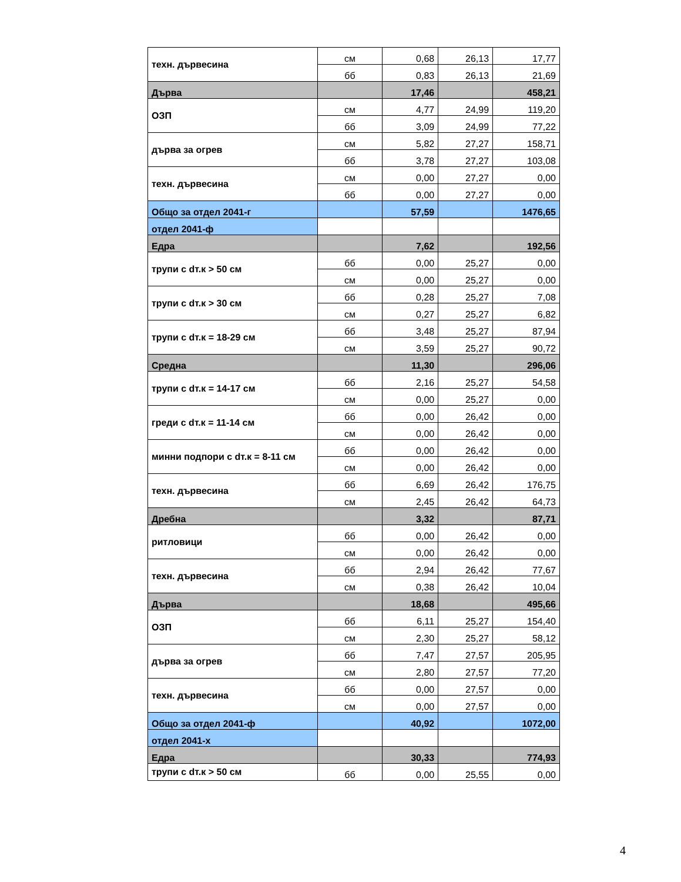| техн. дървесина | см | 0,68 | 26,13 | 17,77 |
| | бб | 0,83 | 26,13 | 21,69 |
| Дърва | | 17,46 | | 458,21 |
| ОЗП | см | 4,77 | 24,99 | 119,20 |
| | бб | 3,09 | 24,99 | 77,22 |
| дърва за огрев | см | 5,82 | 27,27 | 158,71 |
| | бб | 3,78 | 27,27 | 103,08 |
| техн. дървесина | см | 0,00 | 27,27 | 0,00 |
| | бб | 0,00 | 27,27 | 0,00 |
| Общо за отдел 2041-г | | 57,59 | | 1476,65 |
| отдел 2041-ф | | | | |
| Едра | | 7,62 | | 192,56 |
| трупи с dт.к > 50 см | бб | 0,00 | 25,27 | 0,00 |
| | см | 0,00 | 25,27 | 0,00 |
| трупи с dт.к > 30 см | бб | 0,28 | 25,27 | 7,08 |
| | см | 0,27 | 25,27 | 6,82 |
| трупи с dт.к = 18-29 см | бб | 3,48 | 25,27 | 87,94 |
| | см | 3,59 | 25,27 | 90,72 |
| Средна | | 11,30 | | 296,06 |
| трупи с dт.к = 14-17 см | бб | 2,16 | 25,27 | 54,58 |
| | см | 0,00 | 25,27 | 0,00 |
| греди с dт.к = 11-14 см | бб | 0,00 | 26,42 | 0,00 |
| | см | 0,00 | 26,42 | 0,00 |
| минни подпори с dт.к = 8-11 см | бб | 0,00 | 26,42 | 0,00 |
| | см | 0,00 | 26,42 | 0,00 |
| техн. дървесина | бб | 6,69 | 26,42 | 176,75 |
| | см | 2,45 | 26,42 | 64,73 |
| Дребна | | 3,32 | | 87,71 |
| ритловици | бб | 0,00 | 26,42 | 0,00 |
| | см | 0,00 | 26,42 | 0,00 |
| техн. дървесина | бб | 2,94 | 26,42 | 77,67 |
| | см | 0,38 | 26,42 | 10,04 |
| Дърва | | 18,68 | | 495,66 |
| ОЗП | бб | 6,11 | 25,27 | 154,40 |
| | см | 2,30 | 25,27 | 58,12 |
| дърва за огрев | бб | 7,47 | 27,57 | 205,95 |
| | см | 2,80 | 27,57 | 77,20 |
| техн. дървесина | бб | 0,00 | 27,57 | 0,00 |
| | см | 0,00 | 27,57 | 0,00 |
| Общо за отдел 2041-ф | | 40,92 | | 1072,00 |
| отдел 2041-х | | | | |
| Едра | | 30,33 | | 774,93 |
| трупи с dт.к > 50 см | бб | 0,00 | 25,55 | 0,00 |
4